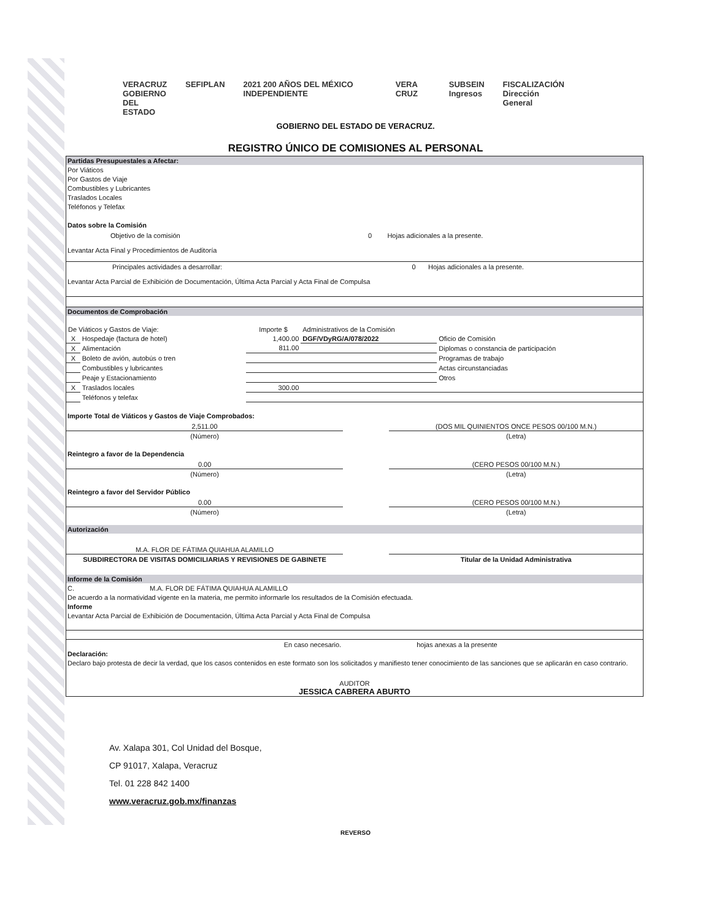VERACRUZ
GOBIERNO
DEL ESTADO SEFIPLAN 2021 200 AÑOS DEL MÉXICO INDEPENDIENTE VERA CRUZ SUBSEIN
Ingresos FISCALIZACIÓN
Dirección General
GOBIERNO DEL ESTADO DE VERACRUZ.
REGISTRO ÚNICO DE COMISIONES AL PERSONAL
Partidas Presupuestales a Afectar:
Por Viáticos
Por Gastos de Viaje
Combustibles y Lubricantes
Traslados Locales
Teléfonos y Telefax
Datos sobre la Comisión
| Objetivo de la comisión | 0 | Hojas adicionales a la presente. |
Levantar Acta Final y Procedimientos de Auditoría
| Principales actividades a desarrollar: | 0 | Hojas adicionales a la presente. |
Levantar Acta Parcial de Exhibición de Documentación, Última Acta Parcial y Acta Final de Compulsa
Documentos de Comprobación
| De Viáticos y Gastos de Viaje: | | Importe $ | Administrativos de la Comisión | |
| X | Hospedaje (factura de hotel) | 1,400.00 | DGF/VDyRG/A/078/2022 | Oficio de Comisión |
| X | Alimentación | 811.00 | | Diplomas o constancia de participación |
| X | Boleto de avión, autobús o tren | | | Programas de trabajo |
| | Combustibles y lubricantes | | | Actas circunstanciadas |
| | Peaje y Estacionamiento | | | Otros |
| X | Traslados locales | 300.00 | | |
| | Teléfonos y telefax | | | |
Importe Total de Viáticos y Gastos de Viaje Comprobados:
| 2,511.00 | | (DOS MIL QUINIENTOS ONCE PESOS 00/100 M.N.) |
| (Número) | | (Letra) |
Reintegro a favor de la Dependencia
| 0.00 | | (CERO PESOS 00/100 M.N.) |
| (Número) | | (Letra) |
Reintegro a favor del Servidor Público
| 0.00 | | (CERO PESOS 00/100 M.N.) |
| (Número) | | (Letra) |
Autorización
| M.A. FLOR DE FÁTIMA QUIAHUA ALAMILLO | | |
| SUBDIRECTORA DE VISITAS DOMICILIARIAS Y REVISIONES DE GABINETE | | Titular de la Unidad Administrativa |
Informe de la Comisión
C. M.A. FLOR DE FÁTIMA QUIAHUA ALAMILLO
De acuerdo a la normatividad vigente en la materia, me permito informarle los resultados de la Comisión efectuada.
Informe
Levantar Acta Parcial de Exhibición de Documentación, Última Acta Parcial y Acta Final de Compulsa
| En caso necesario. | hojas anexas a la presente |
Declaración:
Declaro bajo protesta de decir la verdad, que los casos contenidos en este formato son los solicitados y manifiesto tener conocimiento de las sanciones que se aplicarán en caso contrario.
AUDITOR
JESSICA CABRERA ABURTO
Av. Xalapa 301, Col Unidad del Bosque,
CP 91017, Xalapa, Veracruz
Tel. 01 228 842 1400
www.veracruz.gob.mx/finanzas
REVERSO